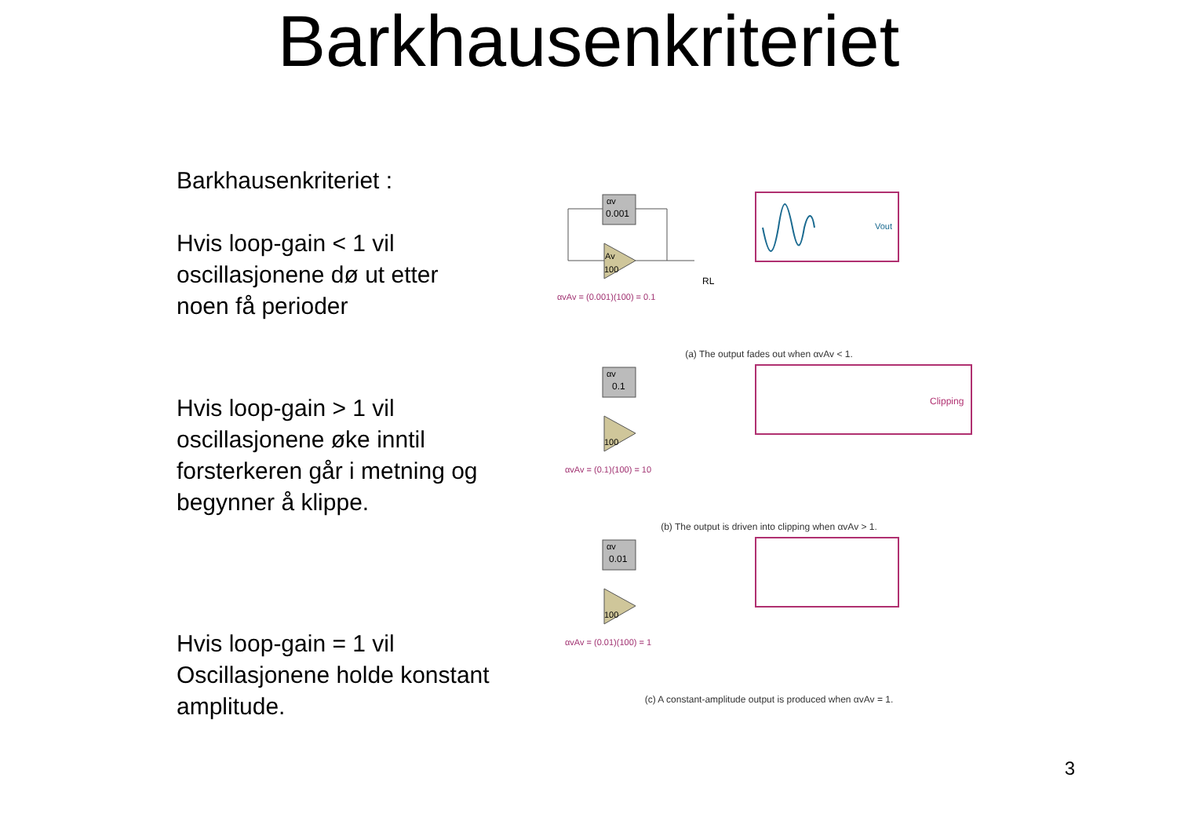Barkhausenkriteriet
Barkhausenkriteriet :
Hvis loop-gain < 1 vil oscillasjonene dø ut etter noen få perioder
Hvis loop-gain > 1 vil oscillasjonene øke inntil forsterkeren går i metning og begynner å klippe.
Hvis loop-gain = 1 vil Oscillasjonene holde konstant amplitude.
αv
0.001
Av
100
RL
αvAv = (0.001)(100) = 0.1
Vout
(a) The output fades out when αvAv < 1.
αv
0.1
100
αvAv = (0.1)(100) = 10
Clipping
(b) The output is driven into clipping when αvAv > 1.
αv
0.01
100
αvAv = (0.01)(100) = 1
(c) A constant-amplitude output is produced when αvAv = 1.
3